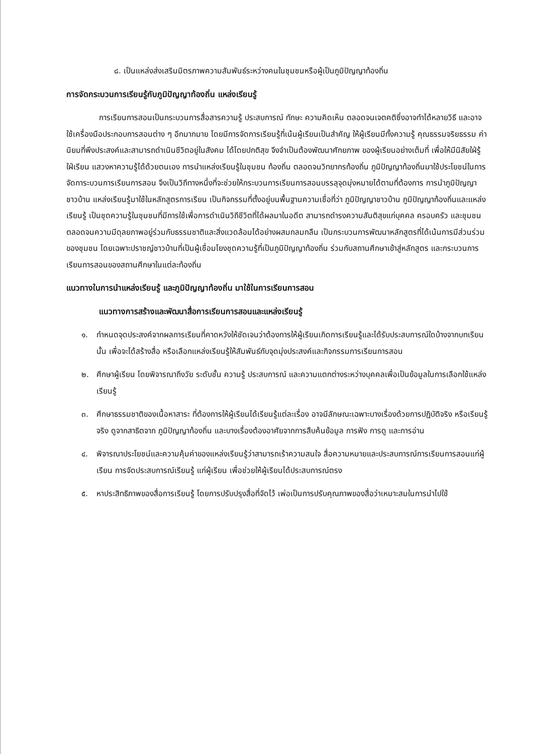๘. เป็นแหล่งส่งเสริมมิตรภาพความสัมพันธ์ระหว่างคนในชุมชนหรือผู้เป็นภูมิปัญญาท้องถิ่น
การจัดกระบวนการเรียนรู้กับภูมิปัญญาท้องถิ่น แหล่งเรียนรู้
การเรียนการสอนเป็นกระบวนการสื่อสารความรู้ ประสบการณ์ ทักษะ ความคิดเห็น ตลอดจนเจตคติซึ่งอาจทำได้หลายวิธี และอาจใช้เครื่องมือประกอบการสอนต่าง ๆ อีกมากมาย โดยมีการจัดการเรียนรู้ที่เน้นผู้เรียนเป็นสำคัญ ให้ผู้เรียนมีทั้งความรู้ คุณธรรมจริยธรรม ค่านิยมที่พึงประสงค์และสามารถดำเนินชีวิตอยู่ในสังคม ได้โดยปกติสุข จึงจำเป็นต้องพัฒนาศักยภาพ ของผู้เรียนอย่างเต็มที่ เพื่อให้มีนิสัยใฝ่รู้ ใฝ่เรียน แสวงหาความรู้ได้ด้วยตนเอง การนำแหล่งเรียนรู้ในชุมชน ท้องถิ่น ตลอดจนวิทยากรท้องถิ่น ภูมิปัญญาท้องถิ่นมาใช้ประโยชน์ในการจัดการะบวนการเรียนการสอน จึงเป็นวิถีทางหนึ่งที่จะช่วยให้กระบวนการเรียนการสอนบรรลุจุดมุ่งหมายได้ตามที่ต้องการ การนำภูมิปัญญาชาวบ้าน แหล่งเรียนรู้มาใช้ในหลักสูตรการเรียน เป็นกิจกรรมที่ตั้งอยู่บนพื้นฐานความเชื่อที่ว่า ภูมิปัญญาชาวบ้าน ภูมิปัญญาท้องถิ่นและแหล่งเรียนรู้ เป็นชุดความรู้ในชุมชนที่มีการใช้เพื่อการดำเนินวิถีชีวิตที่ได้ผลมาในอดีต สามารถดำรงความสันติสุขแก่บุคคล ครอบครัว และชุมชน ตลอดจนความมีดุลยภาพอยู่ร่วมกับธรรมชาติและสิ่งแวดล้อมได้อย่างผสมกลมกลืน เป็นกระบวนการพัฒนาหลักสูตรที่ได้เน้นการมีส่วนร่วมของชุมชน โดยเฉพาะปราชญ์ชาวบ้านที่เป็นผู้เชื่อมโยงชุดความรู้ที่เป็นภูมิปัญญาท้องถิ่น ร่วมกับสถานศึกษาเข้าสู่หลักสูตร และกระบวนการเรียนการสอนของสถานศึกษาในแต่ละท้องถิ่น
แนวทางในการนำแหล่งเรียนรู้ และภูมิปัญญาท้องถิ่น มาใช้ในการเรียนการสอน
แนวทางการสร้างและพัฒนาสื่อการเรียนการสอนและแหล่งเรียนรู้
๑. กำหนดจุดประสงค์จากผลการเรียนที่คาดหวังให้ชัดเจนว่าต้องการให้ผู้เรียนเกิดการเรียนรู้และได้รับประสบการณ์ใดบ้างจากบทเรียนนั้น เพื่อจะได้สร้างสื่อ หรือเลือกแหล่งเรียนรู้ให้สัมพันธ์กับจุดมุ่งประสงค์และกิจกรรมการเรียนการสอน
๒. ศึกษาผู้เรียน โดยพิจารณาถึงวัย ระดับชั้น ความรู้ ประสบการณ์ และความแตกต่างระหว่างบุคคลเพื่อเป็นข้อมูลในการเลือกใช้แหล่งเรียนรู้
๓. ศึกษาธรรมชาติของเนื้อหาสาระ ที่ต้องการให้ผู้เรียนได้เรียนรู้แต่ละเรื่อง อาจมีลักษณะเฉพาะบางเรื่องด้วยการปฏิบัติจริง หรือเรียนรู้จริง ดูจากสาธิตจาก ภูมิปัญญาท้องถิ่น และบางเรื่องต้องอาศัยจากการสืบค้นข้อมูล การฟัง การดู และการอ่าน
๔. พิจารณาประโยชน์และความคุ้มค่าของแหล่งเรียนรู้ว่าสามารถเร้าความสนใจ สื่อความหมายและประสบการณ์การเรียนการสอนแก่ผู้เรียน การจัดประสบการณ์เรียนรู้ แก่ผู้เรียน เพื่อช่วยให้ผู้เรียนได้ประสบการณ์ตรง
๕. หาประสิทธิภาพของสื่อการเรียนรู้ โดยการปรับปรุงสื่อที่จัดไว้ เพ่อเป็นการปรับคุณภาพของสื่อว่าเหมาะสมในการนำไปใช้